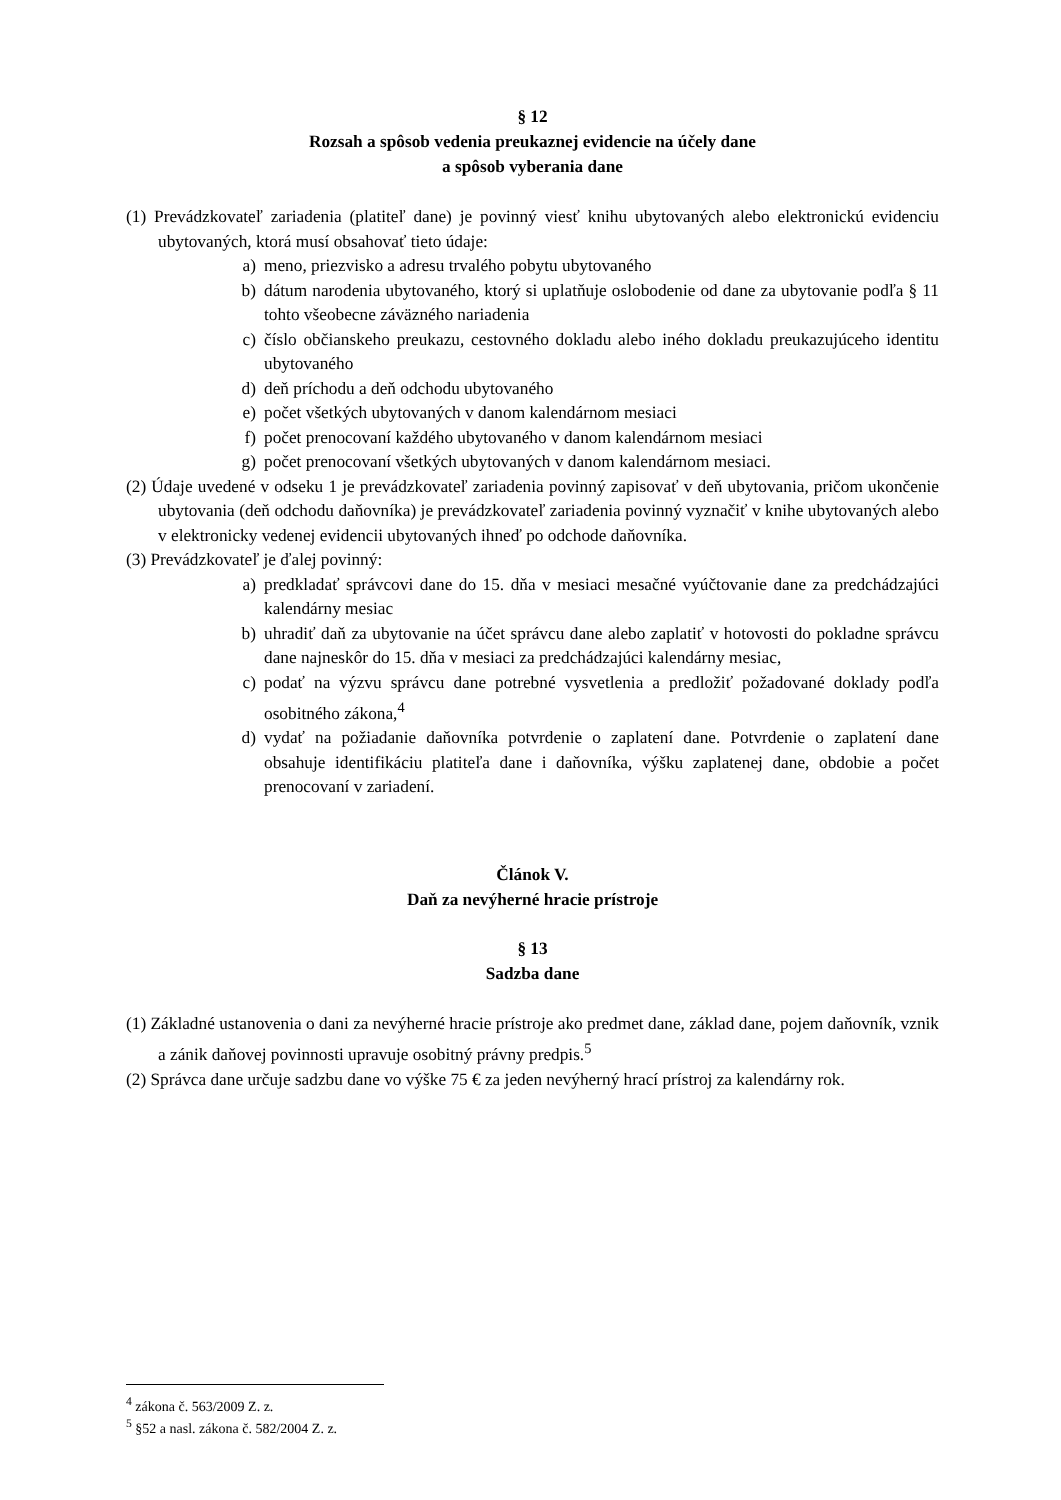§ 12
Rozsah a spôsob vedenia preukaznej evidencie na účely dane
a spôsob vyberania dane
(1) Prevádzkovateľ zariadenia (platiteľ dane) je povinný viesť knihu ubytovaných alebo elektronickú evidenciu ubytovaných, ktorá musí obsahovať tieto údaje:
a) meno, priezvisko a adresu trvalého pobytu ubytovaného
b) dátum narodenia ubytovaného, ktorý si uplatňuje oslobodenie od dane za ubytovanie podľa § 11 tohto všeobecne záväzného nariadenia
c) číslo občianskeho preukazu, cestovného dokladu alebo iného dokladu preukazujúceho identitu ubytovaného
d) deň príchodu a deň odchodu ubytovaného
e) počet všetkých ubytovaných v danom kalendárnom mesiaci
f) počet prenocovaní každého ubytovaného v danom kalendárnom mesiaci
g) počet prenocovaní všetkých ubytovaných v danom kalendárnom mesiaci.
(2) Údaje uvedené v odseku 1 je prevádzkovateľ zariadenia povinný zapisovať v deň ubytovania, pričom ukončenie ubytovania (deň odchodu daňovníka) je prevádzkovateľ zariadenia povinný vyznačiť v knihe ubytovaných alebo v elektronicky vedenej evidencii ubytovaných ihneď po odchode daňovníka.
(3) Prevádzkovateľ je ďalej povinný:
a) predkladať správcovi dane do 15. dňa v mesiaci mesačné vyúčtovanie dane za predchádzajúci kalendárny mesiac
b) uhradiť daň za ubytovanie na účet správcu dane alebo zaplatiť v hotovosti do pokladne správcu dane najneskôr do 15. dňa v mesiaci za predchádzajúci kalendárny mesiac,
c) podať na výzvu správcu dane potrebné vysvetlenia a predložiť požadované doklady podľa osobitného zákona,<sup>4</sup>
d) vydať na požiadanie daňovníka potvrdenie o zaplatení dane. Potvrdenie o zaplatení dane obsahuje identifikáciu platiteľa dane i daňovníka, výšku zaplatenej dane, obdobie a počet prenocovaní v zariadení.
Článok V.
Daň za nevýherné hracie prístroje
§ 13
Sadzba dane
(1) Základné ustanovenia o dani za nevýherné hracie prístroje ako predmet dane, základ dane, pojem daňovník, vznik a zánik daňovej povinnosti upravuje osobitný právny predpis.<sup>5</sup>
(2) Správca dane určuje sadzbu dane vo výške 75 € za jeden nevýherný hrací prístroj za kalendárny rok.
<sup>4</sup> zákona č. 563/2009 Z. z.
<sup>5</sup> §52 a nasl. zákona č. 582/2004 Z. z.